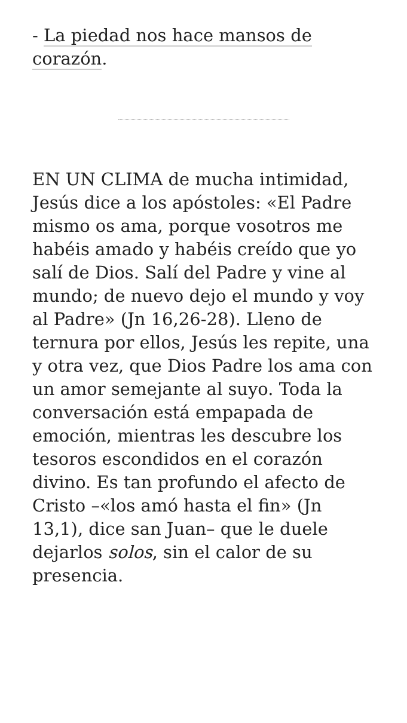- La piedad nos hace mansos de corazón.
EN UN CLIMA de mucha intimidad, Jesús dice a los apóstoles: «El Padre mismo os ama, porque vosotros me habéis amado y habéis creído que yo salí de Dios. Salí del Padre y vine al mundo; de nuevo dejo el mundo y voy al Padre» (Jn 16,26-28). Lleno de ternura por ellos, Jesús les repite, una y otra vez, que Dios Padre los ama con un amor semejante al suyo. Toda la conversación está empapada de emoción, mientras les descubre los tesoros escondidos en el corazón divino. Es tan profundo el afecto de Cristo –«los amó hasta el fin» (Jn 13,1), dice san Juan– que le duele dejarlos solos, sin el calor de su presencia.